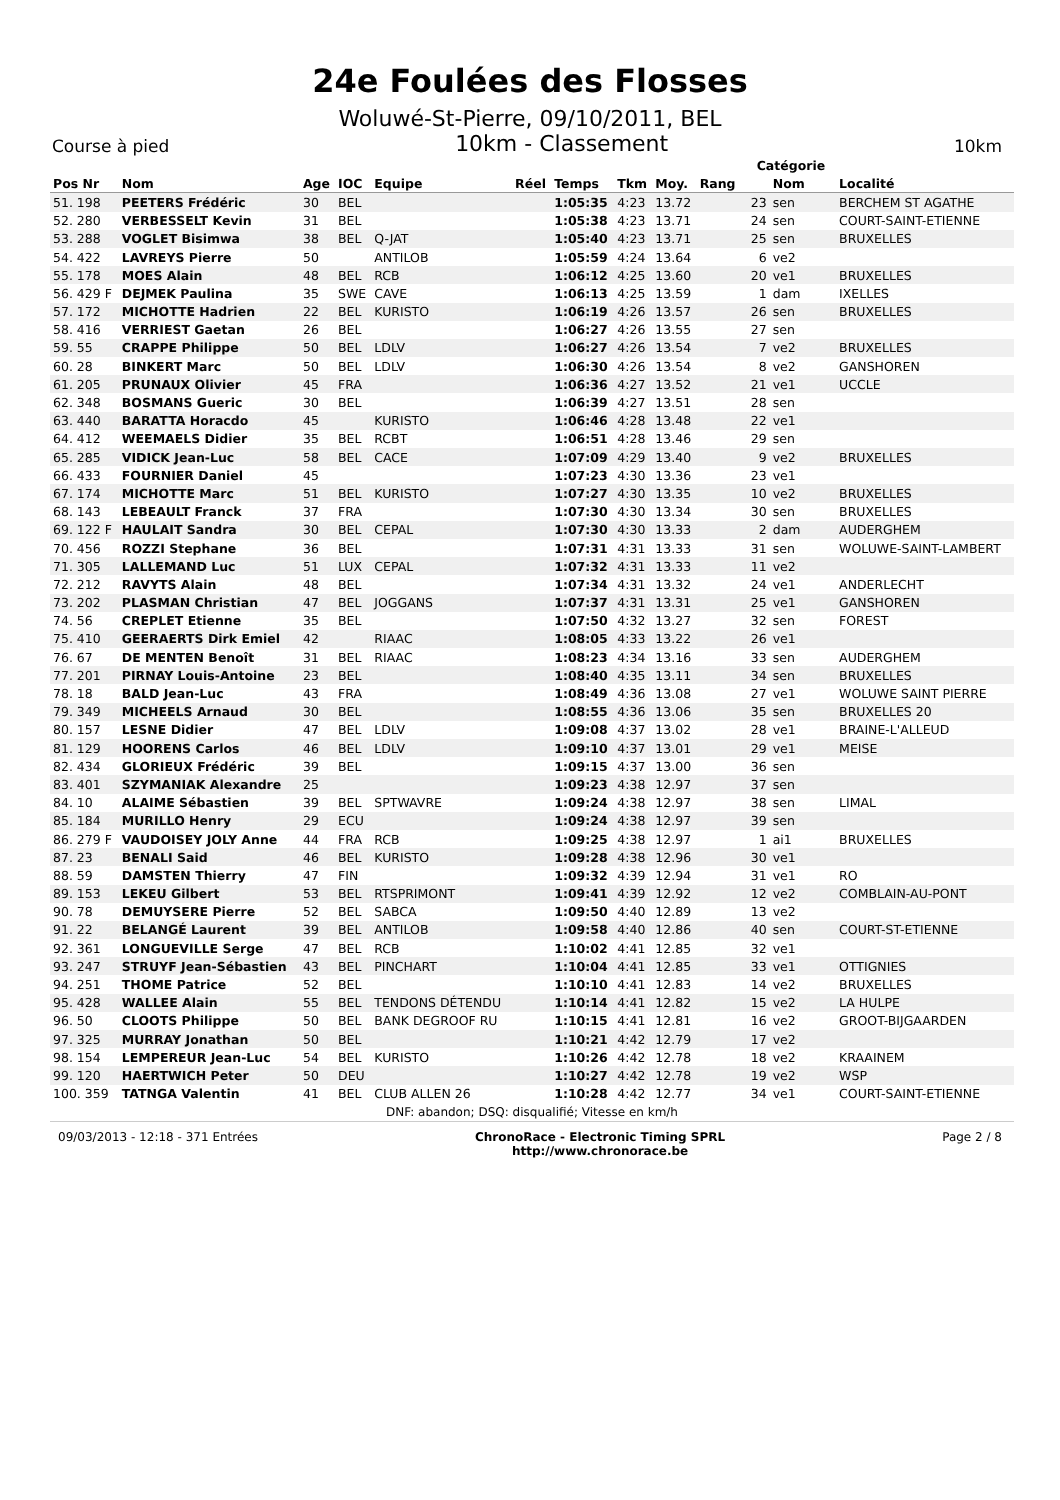24e Foulées des Flosses
Woluwé-St-Pierre, 09/10/2011, BEL
Course à pied 10km - Classement 10km
| | | | | | | | | | Catégorie | | |
| --- | --- | --- | --- | --- | --- | --- | --- | --- | --- | --- | --- |
| Pos Nr | Nom | Age | IOC | Equipe | Réel | Temps | Tkm | Moy. | Rang | Nom | Localité |
| 51. 198 | PEETERS Frédéric | 30 | BEL | | | 1:05:35 | 4:23 | 13.72 | 23 | sen | BERCHEM ST AGATHE |
| 52. 280 | VERBESSELT Kevin | 31 | BEL | | | 1:05:38 | 4:23 | 13.71 | 24 | sen | COURT-SAINT-ETIENNE |
| 53. 288 | VOGLET Bisimwa | 38 | BEL | Q-JAT | | 1:05:40 | 4:23 | 13.71 | 25 | sen | BRUXELLES |
| 54. 422 | LAVREYS Pierre | 50 | | ANTILOB | | 1:05:59 | 4:24 | 13.64 | 6 | ve2 | |
| 55. 178 | MOES Alain | 48 | BEL | RCB | | 1:06:12 | 4:25 | 13.60 | 20 | ve1 | BRUXELLES |
| 56. 429 F | DEJMEK Paulina | 35 | SWE | CAVE | | 1:06:13 | 4:25 | 13.59 | 1 | dam | IXELLES |
| 57. 172 | MICHOTTE Hadrien | 22 | BEL | KURISTO | | 1:06:19 | 4:26 | 13.57 | 26 | sen | BRUXELLES |
| 58. 416 | VERRIEST Gaetan | 26 | BEL | | | 1:06:27 | 4:26 | 13.55 | 27 | sen | |
| 59. 55 | CRAPPE Philippe | 50 | BEL | LDLV | | 1:06:27 | 4:26 | 13.54 | 7 | ve2 | BRUXELLES |
| 60. 28 | BINKERT Marc | 50 | BEL | LDLV | | 1:06:30 | 4:26 | 13.54 | 8 | ve2 | GANSHOREN |
| 61. 205 | PRUNAUX Olivier | 45 | FRA | | | 1:06:36 | 4:27 | 13.52 | 21 | ve1 | UCCLE |
| 62. 348 | BOSMANS Gueric | 30 | BEL | | | 1:06:39 | 4:27 | 13.51 | 28 | sen | |
| 63. 440 | BARATTA Horacdo | 45 | | KURISTO | | 1:06:46 | 4:28 | 13.48 | 22 | ve1 | |
| 64. 412 | WEEMAELS Didier | 35 | BEL | RCBT | | 1:06:51 | 4:28 | 13.46 | 29 | sen | |
| 65. 285 | VIDICK Jean-Luc | 58 | BEL | CACE | | 1:07:09 | 4:29 | 13.40 | 9 | ve2 | BRUXELLES |
| 66. 433 | FOURNIER Daniel | 45 | | | | 1:07:23 | 4:30 | 13.36 | 23 | ve1 | |
| 67. 174 | MICHOTTE Marc | 51 | BEL | KURISTO | | 1:07:27 | 4:30 | 13.35 | 10 | ve2 | BRUXELLES |
| 68. 143 | LEBEAULT Franck | 37 | FRA | | | 1:07:30 | 4:30 | 13.34 | 30 | sen | BRUXELLES |
| 69. 122 F | HAULAIT Sandra | 30 | BEL | CEPAL | | 1:07:30 | 4:30 | 13.33 | 2 | dam | AUDERGHEM |
| 70. 456 | ROZZI Stephane | 36 | BEL | | | 1:07:31 | 4:31 | 13.33 | 31 | sen | WOLUWE-SAINT-LAMBERT |
| 71. 305 | LALLEMAND Luc | 51 | LUX | CEPAL | | 1:07:32 | 4:31 | 13.33 | 11 | ve2 | |
| 72. 212 | RAVYTS Alain | 48 | BEL | | | 1:07:34 | 4:31 | 13.32 | 24 | ve1 | ANDERLECHT |
| 73. 202 | PLASMAN Christian | 47 | BEL | JOGGANS | | 1:07:37 | 4:31 | 13.31 | 25 | ve1 | GANSHOREN |
| 74. 56 | CREPLET Etienne | 35 | BEL | | | 1:07:50 | 4:32 | 13.27 | 32 | sen | FOREST |
| 75. 410 | GEERAERTS Dirk Emiel | 42 | | RIAAC | | 1:08:05 | 4:33 | 13.22 | 26 | ve1 | |
| 76. 67 | DE MENTEN Benoît | 31 | BEL | RIAAC | | 1:08:23 | 4:34 | 13.16 | 33 | sen | AUDERGHEM |
| 77. 201 | PIRNAY Louis-Antoine | 23 | BEL | | | 1:08:40 | 4:35 | 13.11 | 34 | sen | BRUXELLES |
| 78. 18 | BALD Jean-Luc | 43 | FRA | | | 1:08:49 | 4:36 | 13.08 | 27 | ve1 | WOLUWE SAINT PIERRE |
| 79. 349 | MICHEELS Arnaud | 30 | BEL | | | 1:08:55 | 4:36 | 13.06 | 35 | sen | BRUXELLES 20 |
| 80. 157 | LESNE Didier | 47 | BEL | LDLV | | 1:09:08 | 4:37 | 13.02 | 28 | ve1 | BRAINE-L'ALLEUD |
| 81. 129 | HOORENS Carlos | 46 | BEL | LDLV | | 1:09:10 | 4:37 | 13.01 | 29 | ve1 | MEISE |
| 82. 434 | GLORIEUX Frédéric | 39 | BEL | | | 1:09:15 | 4:37 | 13.00 | 36 | sen | |
| 83. 401 | SZYMANIAK Alexandre | 25 | | | | 1:09:23 | 4:38 | 12.97 | 37 | sen | |
| 84. 10 | ALAIME Sébastien | 39 | BEL | SPTWAVRE | | 1:09:24 | 4:38 | 12.97 | 38 | sen | LIMAL |
| 85. 184 | MURILLO Henry | 29 | ECU | | | 1:09:24 | 4:38 | 12.97 | 39 | sen | |
| 86. 279 F | VAUDOISEY JOLY Anne | 44 | FRA | RCB | | 1:09:25 | 4:38 | 12.97 | 1 | ai1 | BRUXELLES |
| 87. 23 | BENALI Said | 46 | BEL | KURISTO | | 1:09:28 | 4:38 | 12.96 | 30 | ve1 | |
| 88. 59 | DAMSTEN Thierry | 47 | FIN | | | 1:09:32 | 4:39 | 12.94 | 31 | ve1 | RO |
| 89. 153 | LEKEU Gilbert | 53 | BEL | RTSPRIMONT | | 1:09:41 | 4:39 | 12.92 | 12 | ve2 | COMBLAIN-AU-PONT |
| 90. 78 | DEMUYSERE Pierre | 52 | BEL | SABCA | | 1:09:50 | 4:40 | 12.89 | 13 | ve2 | |
| 91. 22 | BELANGÉ Laurent | 39 | BEL | ANTILOB | | 1:09:58 | 4:40 | 12.86 | 40 | sen | COURT-ST-ETIENNE |
| 92. 361 | LONGUEVILLE Serge | 47 | BEL | RCB | | 1:10:02 | 4:41 | 12.85 | 32 | ve1 | |
| 93. 247 | STRUYF Jean-Sébastien | 43 | BEL | PINCHART | | 1:10:04 | 4:41 | 12.85 | 33 | ve1 | OTTIGNIES |
| 94. 251 | THOME Patrice | 52 | BEL | | | 1:10:10 | 4:41 | 12.83 | 14 | ve2 | BRUXELLES |
| 95. 428 | WALLEE Alain | 55 | BEL | TENDONS DÉTENDU | | 1:10:14 | 4:41 | 12.82 | 15 | ve2 | LA HULPE |
| 96. 50 | CLOOTS Philippe | 50 | BEL | BANK DEGROOF RU | | 1:10:15 | 4:41 | 12.81 | 16 | ve2 | GROOT-BIJGAARDEN |
| 97. 325 | MURRAY Jonathan | 50 | BEL | | | 1:10:21 | 4:42 | 12.79 | 17 | ve2 | |
| 98. 154 | LEMPEREUR Jean-Luc | 54 | BEL | KURISTO | | 1:10:26 | 4:42 | 12.78 | 18 | ve2 | KRAAINEM |
| 99. 120 | HAERTWICH Peter | 50 | DEU | | | 1:10:27 | 4:42 | 12.78 | 19 | ve2 | WSP |
| 100. 359 | TATNGA Valentin | 41 | BEL | CLUB ALLEN 26 | | 1:10:28 | 4:42 | 12.77 | 34 | ve1 | COURT-SAINT-ETIENNE |
| DNF: abandon; DSQ: disqualifié; Vitesse en km/h | | | | | | | | | | | |
09/03/2013 - 12:18 - 371 Entrées ChronoRace - Electronic Timing SPRL
http://www.chronorace.be Page 2 / 8